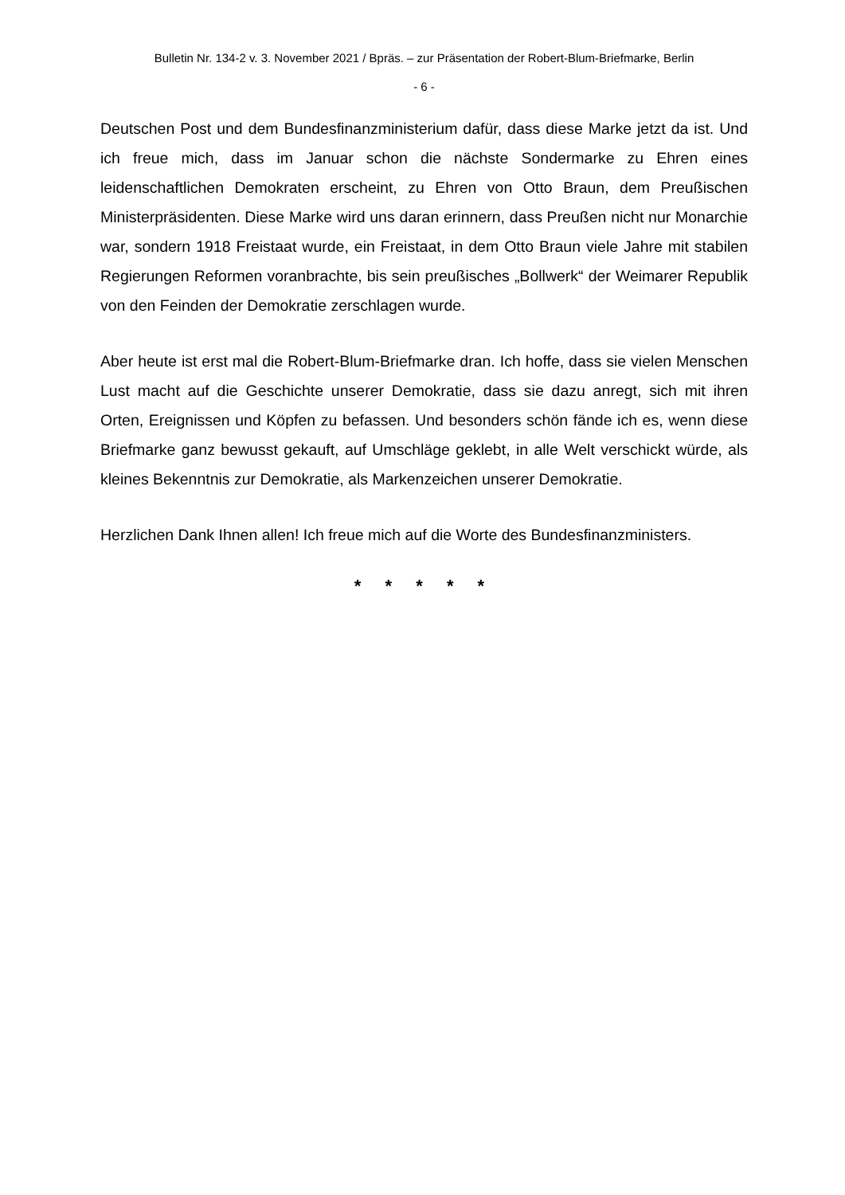Bulletin Nr. 134-2 v. 3. November 2021 / Bpräs. – zur Präsentation der Robert-Blum-Briefmarke, Berlin
- 6 -
Deutschen Post und dem Bundesfinanzministerium dafür, dass diese Marke jetzt da ist. Und ich freue mich, dass im Januar schon die nächste Sondermarke zu Ehren eines leidenschaftlichen Demokraten erscheint, zu Ehren von Otto Braun, dem Preu­ßischen Ministerpräsidenten. Diese Marke wird uns daran erinnern, dass Preußen nicht nur Monarchie war, sondern 1918 Freistaat wurde, ein Freistaat, in dem Otto Braun viele Jahre mit stabilen Regierungen Reformen voranbrachte, bis sein preußi­sches „Bollwerk“ der Weimarer Republik von den Feinden der Demokratie zerschlagen wurde.
Aber heute ist erst mal die Robert-Blum-Briefmarke dran. Ich hoffe, dass sie vielen Menschen Lust macht auf die Geschichte unserer Demokratie, dass sie dazu anregt, sich mit ihren Orten, Ereignissen und Köpfen zu befassen. Und besonders schön fände ich es, wenn diese Briefmarke ganz bewusst gekauft, auf Umschläge geklebt, in alle Welt verschickt würde, als kleines Bekenntnis zur Demokratie, als Markenzeichen un­serer Demokratie.
Herzlichen Dank Ihnen allen! Ich freue mich auf die Worte des Bundesfinanzministers.
* * * * *